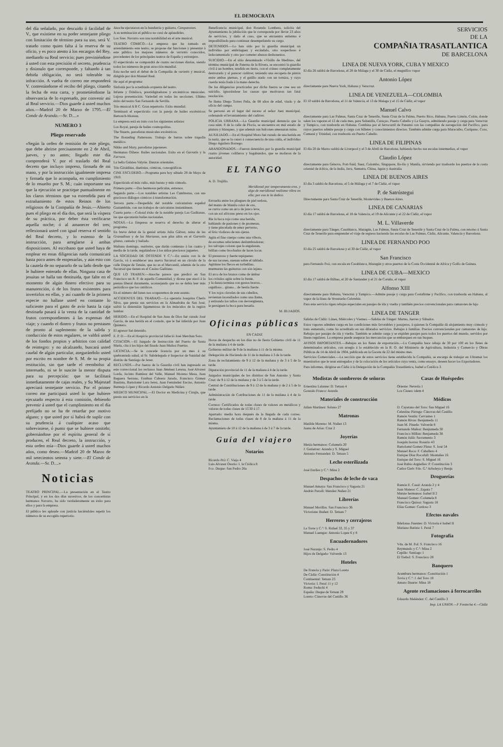EL DEMOCRATA
del día señalado, por descuido ó facilidad de V., que existiese en su poder semejante pliego con limitación de término para su uso, será V. tratado como quien falta á la reserva de su oficio, y es poco atento á los encargos del Rey, mediando su Real servicio; pues previniéndose á usted con esta precisión el secreto, prudencia y disimulo que corresponde, y faltando á tan debida obligación, no será tolerable su infracción. A vuelta de correo me responderá V. contestándome el recibo del pliego, citando la fecha de esta carta, y prometiéndome la observancia de lo expresado, por convenir así al Real servicio.—Dios guarde á usted muchos años.—Madrid 20 de Marzo de 1795.—El Conde de Aranda.—Sr. D....»
NUMERO 3
Pliego reservado
«Según la orden de remisión de este pliego, que debe abrirse precisamente en 2 de Abril, jueves, y no antes; llegado este día comprenderá V. por el traslado del Real decreto que incluyo impreso, firmada de mi mano, y por la instrucción igualmente impresa y firmada que lo acompaña, en cumplimiento de lo resuelto por S. M.; cuán importante sea que la ejecución se practique puntualmente en los claros términos que va extendida para el extrañamiento de estos Reinos de los religiosos de la Compañía de Jesús.—Abierto pues el pliego en el día dos, que será la víspera de su práctica, por deber ésta verificarse aquella noche; ó al amanecer del tres; reflexionará usted con igual reserva el sentido del Real decreto, y lo extenso de la instrucción, para arreglarse á ambas disposiciones. Al escribano que usted haya de emplear en estas diligencias nada comunicará hasta poco antes de empezarlas, y aún esto con la cautela de no separarlo de su lado desde que le hubiere enterado de ellas. Ninguna casa de jesuitas se halla tan destituida, que falte en el momento de algún dinero efectivo para su manutención, ó de los frutos existentes para invertirlos en ellas, y así cuando de la primera especie no hallase usted en contante lo suficiente para el gasto de avío hasta la caja destinada pasará á la venta de la cantidad de frutos correspondientes á las expensas del viaje; y cuando el dinero y frutos no prestasen de pronto al suplemento de la salida y conducción de estos regulares, se valdrá usted de los fondos propios y arbitrios con calidad de reintegro: y no alcalzando, buscará usted caudal de algún particular, asegurándolo usted por escrito en nombre de S. M. de su propia restitución, sin que tarde el reembolso al interesado, ni se le suscite la menor disputa para su percepción: que se facilitará inmediatamente de cajas reales, y Su Majestad apreciará semejante servicio. Por el primer correo me participará usted lo que hubiere ejecutado respecto á esta comisión, debiendo prevenir á usted que el cumplimiento en el día prefijado no se ha de retardar por motivo alguno; y que usted por sí habrá de suplir con su prudencia á cualquier acaso que sobreviniese, ó punto que se hubiere omitido; gobernándose por el espíritu general de sí producen, el Real decreto, la instrucción, y esta orden mía—Dios guarde á usted muchos años, como deseo.—Madrid 20 de Marzo de mil setecientos setenta y siete.—El Conde de Aranda.—Sr. D....»
Noticias
TEATRO PRINCIPAL.—La presentación en el Teatro Principal, y en los dos días sucesivos, de los concertistas hermanos Navarro, ha sido verdaderamente un éxito para ellos y para la empresa.
El público les aplaude con justicia haciéndoles repetir los números de su escogido repertorio.
Anoche ejecutaron en la bandurria y guitarra, Campanones.
A su terminación el público no cesó de aplaudirles.
Los Sres. Navarro son una notabilidad en el arte musical.
TEATRO COMICO.—La empresa que ha tomado en arrendamiento este teatro, se propone dar funciones y presentar á este público los mejores números de varietés conocidos, procedentes de los principales teatros de España y extranjero.
El espectáculo se compondrá de cuatro secciones diarias, siendo todos los números de gran atracción mundial.
Esta noche será el debut de la Compañía de varietés y musical, dirigida por don Manuel Real.
He aquí el programa:
Sinfonía por la acreditada orquesta del teatro.
Infante y Odalisca, prestidigitadores y excéntricos musicales. Lujosa presentación. Variedad en todas las secciones. Ultimo éxito del teatro San Fernando de Sevilla.
Trío musical A B C. Gran repertorio. Exito mundial.
Terminará el espectáculo con la pareja de bailes excéntricos Bertonch-Moreau.
La empresa está en trato con los siguientes artistas:
Los Boyal, pareja de bailes cosmopolitas.
The Stuarts, parodistas musicales excéntricos.
The Bounding Pattersons. Trabajo de barras sobre trapolín metálico.
Nikko and Mary, parodistas japoneses.
Hermanas Oiliere. Bailes nacionales. Exito en el Garrotín y la Farruca.
La bella Galatea Valyrie. Danzas orientales.
Trío Giralditas, duetistas, cómicas, coreográficas.
CINE ESCUDERO.—Programa para hoy sábado 28 de Mayo de 1910.
Espectáculo el más culto, más barato y más cómodo.
Primera parte.—Dos hermosas películas, estrenos.
Segunda parte.—Los notables artistas Les Cumbreras, con sus graciosos diálogos cómicos á transformación.
Tercera parte.—Despedida del notable caricaturista español Gaztambide, con sus trabajos de caricaturas instantáneas.
Cuarta parte.—Colosal éxito de la notable pareja Las Gaditanas, las que ejecutarán bailes nacionales.
NOTAS.—La Empresa se reserva el derecho de alterar el programa.
En breve debut de la genial artista Julia Gálvez, reina de las Granadinas y de las Marianas, non plus ultra en el Garrotín gitano, cantado y bailado.
Mañana domingo, matinées, que darán comienzo á las cuatro y media de la tarde, regalándose á los niños preciosos juguetes.
LA SOCIEDAD DE OSTENDE Y C.ª—En unión con la de García, vá á establecer una nueva Sucursal en un círculo de la calle Duque de Tetuán, que no es el Mercantil, además de la otra Sucursal que tienen en el Casino Gaditano.
QUE LO TRABEN.—Anoche parece que predicó en San Francisco un R. P. de aquella Comunidad, y dícese que atacó á la prensa liberal duramente, aconsejando que no se debía leer más periódicos que los católicos.
En el número del lunes nos ocuparemos de este asunto.
ACCIDENTES DEL TRABAJO.—La operaria Joaquina Cheris Silva, que presta sus servicios en la Almadraba de San José, sufrió la distensión ligamentosa de los músculos de la región lumbar.
HERIDO.—En el Hospital de San Juan de Dios fué curado José García, de una herida en el costado, que le fué inferida por Juan Quintero.
El agresor fué detenido.
E. P. D.—En el Hospicio provincial falleció José Merchan Soto.
CITACION.—El Juzgado de Instrucción del Puerto de Santa María, cita á los hijos del finado Juan Muñoz Puertas.
LICENCIA.—Se le concede licencia por un mes á su quebrantada salud, al Sr. Subdelegado é Inspector de Sanidad del distrito de Santiago de Jerez.
RECLUSOS.—Por fuerza de la Guardia civil han ingresado en este correccional los reclusos Juan Jiménez Lerena, José Alvarez Lorda, Jacinto Ramírez del Valle, Manuel Moreno Mesa, Juan Reguera Serrano, Estéban Cabrera Jurado, Francisco Gómez Bautista, Bartolomé Lara Jerez, Juan Fernández Enciso, Antonio Bermejo López y Ricardo Antonio Delgado Núñez.
MEDICO MUNICIPAL.—El Doctor en Medicina y Cirujía, que presta sus servicios en la
Beneficencia municipal, don Rosendo Lombera, solicita del Ayuntamiento la jubilación que le corresponde por llevar 23 años de servicios, y dado el caso, que se encuentra enfermo é imposibilitado para continuar desempeñando su cargo.
DETENIDOS.—Lo han sido por la guardia municipal un individuo por embriaguez y escándalo, otro sospechoso é indocumentado y otro por cometer abusos deshonestos.
SUICIDIO.—En el sitio denominado «Visillo de Medina», del término municipal de Paterna de la Rivera, se encontró la guardia civil á un hombre, tendido en tierra, con el cráneo completamente destrozado y al parecer cadáver, teniendo una escopeta de pistón entre ambas piernas, y el gatillo atado con un torniza, y cuya cuerda tenía liada á la mano derecha.
De las diligencias practicadas por dicha fuerza se cree sea un suicidio, ignorándose las causas que motivaron tan fatal resolución.
Se llama Diego Torres Peña, de 68 años de edad, viudo y de oficio del campo.
Se personó en el lugar del suceso el señor Juez municipal, ordenando el levantamiento del cadáver.
POLICIA URBANA.—La Guardia municipal denuncia que la casa núm. 8 de la calle de Plocia, se encuentra en mal estado de pintura y blanqueo, y que además sus balcones amenazan ruina.
AUXILIADO.—En el Hospital Mora fué curado de una herida en la nariz, que se la causó á consecuencia de una caída, el individuo Diego Aguilera Borrego.
ABANDONADOS.—Fueron detenidos por la guardia municipal cuatro jóvenes colilleros y bagabundos, que se mofaron de la autoridad.
EL TANGO
A. D. Trujillo.
Meridional por temperamento eres, y algo de meridional realismo vibra en ella; por eso te la dedico.
Envuelta entre los pliegues de piel sedosa,
del manto de Manila color de oro,
se curva como un arco de junco leve,
con un sol africano preso en los ojos.
Ríe la boca roja como una herida,
hablando de pasiones y de promesas,
y tiene pincelada de amor perverso,
el lirio violáceo de sus ojeras.
Agita el fino cuerpo como una víbora,
de escamas relucientes deslumbradoras;
los salvajes colores que la engalanan,
brillan como brochados de luces locas.
El presuroso y fuerte repiqueteo
de sus tacones, suenan sobre el tablado.
Agitánse los flecos en torbellino,
murmuran las guitarras con són lejano.
El arco de los brazos como de ámbar
los crótalos agita sobre la frente,
y la danza termina con gestos bravos...
orgulloso... gitano... de bestia fuerte.
Y los rojos claveles de sus cabellos,
revientan incendiados como una llama,
y estirando los tallos con desvergüenza,
le persiguen la boca para besarla.
M. BUJADOS.
Oficinas públicas
EN CADIZ
Horas de despacho en los días no de fiesta Gobierno civil de 11 de la mañana á 4 de tarde.
Gobierno militar de 9 de la mañana á 11 de la misma.
Delegación de Hacienda de 11 de la mañana á 3 de la tarde.
Zona de reclutamiento de 9 á 12 de la mañana y de 3 á 5 de la tarde.
Diputación provincial de 11 de la mañana á 4 de la tarde.
Juzgados municipales de los distritos de San Antonio y Santa Cruz: de 9 á 12 de la mañana y de 3 á 5 de la tarde.
Central de Contribuciones de 9 á 12 de la mañana y de 2 á 5 de la tarde.
Administración de Cotribuciones de 11 de la mañana á 4 de la tarde.
Correos: Certificados de todas clases de valores en metálicos y valores de todas clases de 15'30 á 17.
Apartado: media hora después de la llegada de cada correo. Reclamaciones de todas clases de 8 de la mañana á 11 de la misma.
Ayuntamieto de 10 á 12 de la mañana á de 3 á 7 de la tarde.
Guía del viajero
Notarios
Ricardo Pró: C. Viejo 4
Luis Alvarez Osorio: I. la Ctólica 8
Fco. Duque: San Pedro 26a
SERVICIOS
DE LA
COMPAÑIA TRASATLANTICA
DE BARCELONA
LINEA DE NUEVA YORK, CUBA Y MEXICO
El día 26 saldrá de Barcelona, el 28 de Málaga y el 30 de Cádiz, el magnífico vapor
Antonio López
directamente para Nueva York, Habana y Veracruz.
LINEA DE VENEZUELA—COLOMBIA
El 10 saldrá de Barcelona, el 11 de Valencia, el 13 de Malaga y el 15 de Cádiz, el vapor
Manuel Calvo
directamente para Las Palmas, Santa Cruz de Tenerife, Santa Cruz de la Palma, Puerto Rico, Habana, Puerto Limón, Colón, donde salen los vapores el 12 de cada mes, para Sabanilla, Curaçao, Puerto Cabello y La Guayra, admitiendo pasaje y carga para Veracruz y Tampico, con trasbordo en Habana. Combina por el ferrocarril de Panamá con las compañías de navegación del Pacífico, para cuyos puertos admite pasaje y carga con billetes y conocimientos directos. También admite carga para Maracaibo, Carúpano, Coro, Cumaná y Trinidad, con trasbordo en Puerto Cabello.
LINEA DE FILIPINAS
El día 20 de Marzo saldrá de Liverpool y el 3 de Abril de Barcelona, habiendo hecho sus escalas intermedias, el vapor
Claudio López
directamente para Génova, Port-Said, Suez, Colombo, Singapore, Ilo-Ilo y Manila, sirviendo por trasbordo los puertos de la costa oriental de Africa, de la India, Java, Sumatra, China, Japón y Australia.
LINEA DE BUENOS AIRES
El día 3 saldrá de Barcelona, el 5 de Málaga y el 7 de Cádiz, el vapor
P. de Satrústegui
Directamente para Santa Cruz de Tenerife, Montevideo y Buenos Aires.
LINEA DE CANARIAS
El día 17 saldrá de Barcelona, el 18 de Valencia, el 19 de Alicante y el 22 de Cádiz, el vapor
M. L. Villaverde
directamente para Tánger, Casablanca, Mazagán, Las Palmas, Santa Cruz de Tenerife y Santa Cruz de la Palma, con retorno á Santa Cruz de Tenerife para emprender el viaje de regreso haciendo las escalas de Las Palmas, Cádiz, Alicante, Valencia y Barcelona.
LINEA DE FERNANDO POO
El día 25 saldrá de Barcelona y el 30 de Cádiz, el vapor
San Francisco
para Fernando Poó, con escala en Casablanca, Mazagán y otros puertos de la Costa Occidental de Africa y Golfo de Guinea.
LINEA DE CUBA—MEXICO
El día 17 saldrá de Bilbao, el 20 de Santander y el 21 de Coruña, el vapor
Alfonso XIII
directamente para Habana, Veracruz y Tampico.—Admite pasaje y carga para Costafirme y Pacífico, con trasbordo en Habana, al vapor de la línea de Venezuela-Colombia.
Para este servicio rigen rebajas especiales en pasajes de ida y vuelta y también precios convencionales para camarotes de lujo
LINEA DE TANGER
Salidas de Cádiz: Lúnes, Miércoles y Viernes.—Salidas de Tánger: Martes, Jueves y Sábados.
Estos vapores admiten carga en las condiciones más favorables y pasajeros, á quienes la Compañía dá alojamiento muy cómodo y trato esmerado, como ha acreditado en sus dilatados servicios. Rebajas á familias. Precios convencionales por camarotes de lujo. Rebajas por pasajes de ida y vuelta. También se admite carga y se expiden pasajes para todos los puertos del mundo, servidos por líneas regulares. La empresa puede asegurar las mercancías que se embarquen en sus buques.
AVISOS IMPORTANTES.—Rebajas en los fletes de exportación.—La Compañía hace rebaja de 30 por 100 en los fletes de determinados artículos, con arreglo á lo establecido en la R. O. del Ministerio de Agricultura, Industria y Comercio y Obras Públicas de 14 de Abril de 1904, publicada en la Gaceta de 22 del mismo mes.
Servicios Comerciales.—La sección que de estos servicios tiene establecida la Compañía, se encarga de trabajar en Ultramar los muestrarios que le sean entregados y de la colocación de los artículos cuya venta, como ensayo, deseen hacer los Exportadores.
Para informes, dirigirse en Cádiz á la Delegación de la Compañía Trasatlántica, Isabel a Católica 3.
Modistas de sombreros de señoras
Ernestina Lalanne: D. Tetuan 4
Gonzalo Franco: Aranda
Materiales de construcción
Julian Martinez: Solano 27
Matronas
Matilde Moreno: M. Nuñez 13
Juana de Arias: Cruz 2
Joyerías
Mexia hermanos: Columela 20
J. Gutierrez: Aranda y S. Miguel
Antonio Fernandez: D. Tetuan 5
Leche esterilizada
José Enriles y C.ª: Mina 2
Despachos de leche de vaca
Manuel Amaya: San Francisco y Sagasta 21
Andrés Parodi: Mendez Nuñez 21
Librerías
Manuel Morillas. San Francisco 36
Victoriano Ibañez: D. Tetuan 7
Herreros y cerrajeros
La Torre y C.ª: S. Rafael 33, 35 y 37
Manuel Luengas: Antonio Lopez 6 y 8
Encuadernadores
José Naranjo: S. Pedro 4
Hijos de Delgado: Valverde 13
Hoteles
De Francia y Paris: Plaza Loreto
De Cádiz: Constitución 4
Continental: Tetuan 23
Victoria: I. Peral 11 y 12
Roma: Feduchi 4
España: Duque de Tetuan 29
Loreto: Cánovas del Castillo 36
Casas de Huéspedes
Oriente: Nevería 1
Los Cisnes: idem 4
Médicos
D. Cayetano del Toro: San Miguel 16
Celestino Párraga: Cánovas del Castillo
Ramón Ventín: Cervantes 1
Ramón Rivas: Benjumeda 11
Juan M. Pineda: Valverde 8
Fernando Muñoz: Benjumeda 30
Francisco Millan: Benjumeda 38
Ramón Juliá: Sacramento 3
Joaquín Isorna: Rosario 43
Bartolomé Gomez Plana: S. José 54
Manuel Roca: F. Caballero 4
Enrique Diaz Rocafull: Montañes 16
Enrique del Toro: S. Miguel 16
José Rubio Argüelles: P. Constitución 3
Carlos Gieb: Fdo. G.ª Arboleya y Benju
Droguerías
Ramón E. Casal: Aranda 2 y 4
Juan Mateos: C. Zapata 7
Matute hermanos: Isabel II 2
Manuel Gomez: Columela 8
Francisco Quiroz: Sagasta 18
Elías Gomez: Cardoso 3
Efectos navales
Ildefonso Fuentes: D. Victoria é Isabel II
Mariano Batista: I. Peral 7
Fotografía
Vda. de M. Pol: S. Francisco 16
Reymundo y C.ª: Mina 2
Cepillo: Santiago 1
El Trebol: S. Francisco 28
Banquero
Aramburu hermanos: Constitución 1
Tovia y C.ª: J. del Toro 18
Amaro Duarte: Mina 18
Agente reclamaciones á ferrocarriles
Eduardo Meléndez: C. del Castillo 3
Imp. LA UNION.—F Fontecha 4.—Cádiz